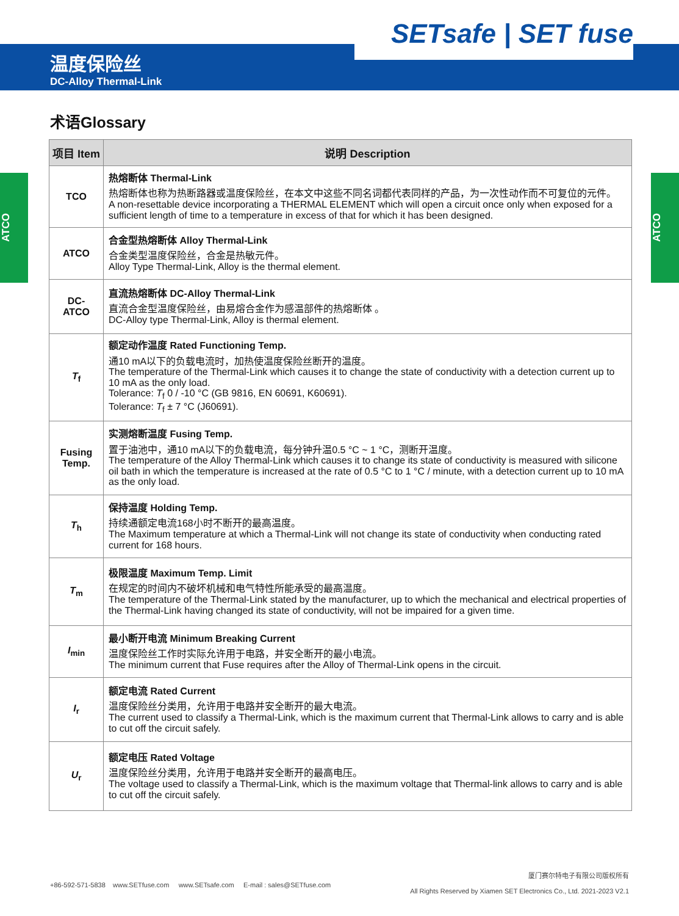SETsafe | SET fuse
温度保险丝
DC-Alloy Thermal-Link
ATCO
ATCO
术语Glossary
| 项目 Item | 说明 Description |
| --- | --- |
| TCO | 热熔断体 Thermal-Link 热熔断体也称为热断路器或温度保险丝，在本文中这些不同名词都代表同样的产品，为一次性动作而不可复位的元件。 A non-resettable device incorporating a THERMAL ELEMENT which will open a circuit once only when exposed for a sufficient length of time to a temperature in excess of that for which it has been designed. |
| ATCO | 合金型热熔断体 Alloy Thermal-Link 合金类型温度保险丝，合金是热敏元件。 Alloy Type Thermal-Link, Alloy is the thermal element. |
| DC-ATCO | 直流热熔断体 DC-Alloy Thermal-Link 直流合金型温度保险丝，由易熔合金作为感温部件的热熔断体 。 DC-Alloy type Thermal-Link, Alloy is thermal element. |
| T<sub>f</sub> | 额定动作温度 Rated Functioning Temp. 通10 mA以下的负载电流时，加热使温度保险丝断开的温度。 The temperature of the Thermal-Link which causes it to change the state of conductivity with a detection current up to 10 mA as the only load. Tolerance: T<sub>f</sub> 0 / -10 °C (GB 9816, EN 60691, K60691). Tolerance: T<sub>f</sub> ± 7 °C (J60691). |
| Fusing Temp. | 实测熔断温度 Fusing Temp. 置于油池中，通10 mA以下的负载电流，每分钟升温0.5 °C ~ 1 °C，测断开温度。 The temperature of the Alloy Thermal-Link which causes it to change its state of conductivity is measured with silicone oil bath in which the temperature is increased at the rate of 0.5 °C to 1 °C / minute, with a detection current up to 10 mA as the only load. |
| T<sub>h</sub> | 保持温度 Holding Temp. 持续通额定电流168小时不断开的最高温度。 The Maximum temperature at which a Thermal-Link will not change its state of conductivity when conducting rated current for 168 hours. |
| T<sub>m</sub> | 极限温度 Maximum Temp. Limit 在规定的时间内不破坏机械和电气特性所能承受的最高温度。 The temperature of the Thermal-Link stated by the manufacturer, up to which the mechanical and electrical properties of the Thermal-Link having changed its state of conductivity, will not be impaired for a given time. |
| I<sub>min</sub> | 最小断开电流 Minimum Breaking Current 温度保险丝工作时实际允许用于电路，并安全断开的最小电流。 The minimum current that Fuse requires after the Alloy of Thermal-Link opens in the circuit. |
| I<sub>r</sub> | 额定电流 Rated Current 温度保险丝分类用，允许用于电路并安全断开的最大电流。 The current used to classify a Thermal-Link, which is the maximum current that Thermal-Link allows to carry and is able to cut off the circuit safely. |
| U<sub>r</sub> | 额定电压 Rated Voltage 温度保险丝分类用，允许用于电路并安全断开的最高电压。 The voltage used to classify a Thermal-Link, which is the maximum voltage that Thermal-link allows to carry and is able to cut off the circuit safely. |
+86-592-571-5838 www.SETfuse.com www.SETsafe.com E-mail : sales@SETfuse.com
厦门赛尔特电子有限公司版权所有
All Rights Reserved by Xiamen SET Electronics Co., Ltd. 2021-2023 V2.1